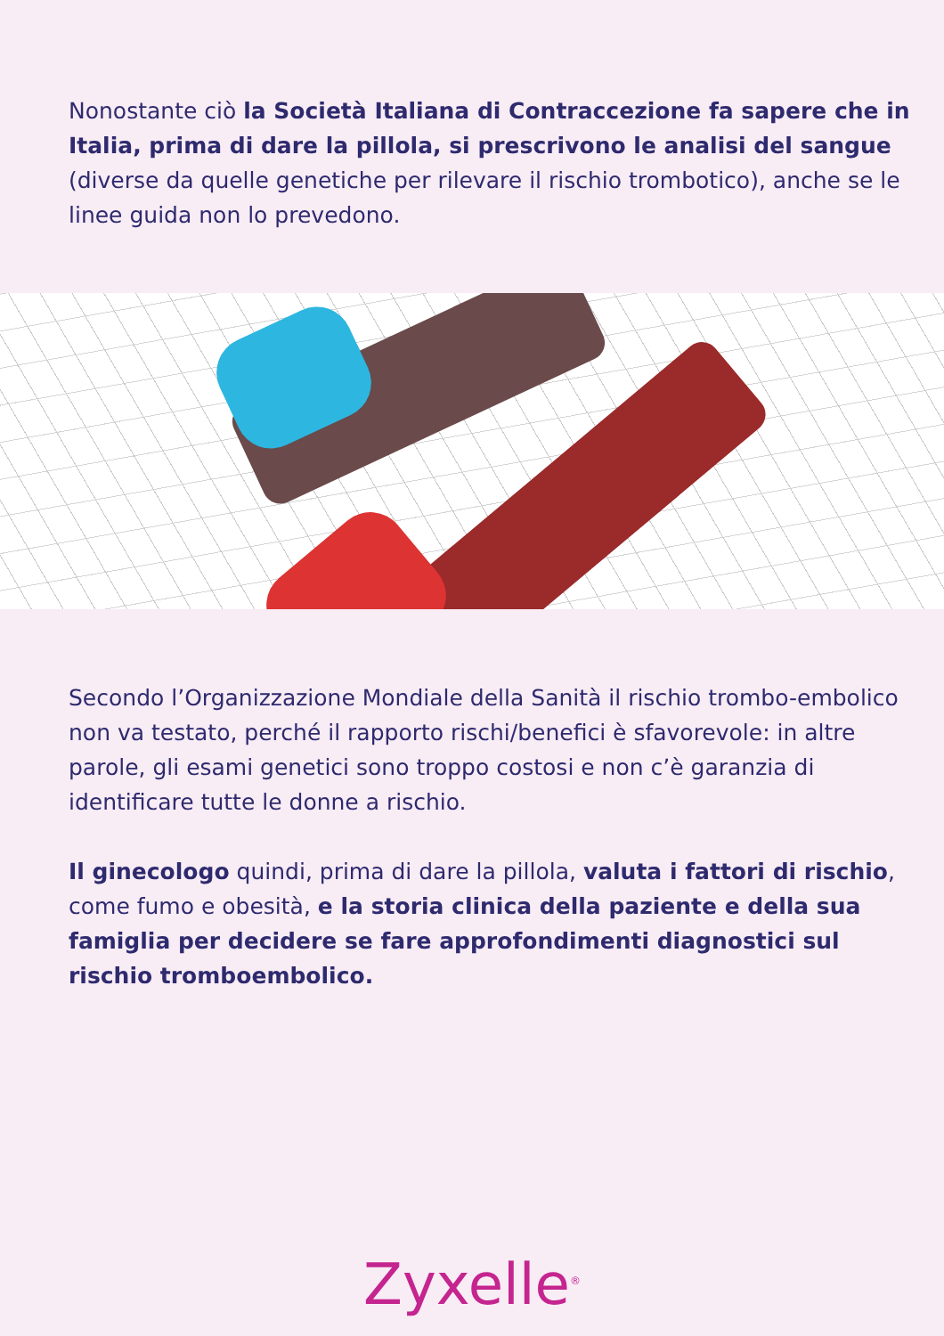Nonostante ciò la Società Italiana di Contraccezione fa sapere che in Italia, prima di dare la pillola, si prescrivono le analisi del sangue (diverse da quelle genetiche per rilevare il rischio trombotico), anche se le linee guida non lo prevedono.
Secondo l’Organizzazione Mondiale della Sanità il rischio trombo-embolico non va testato, perché il rapporto rischi/benefici è sfavorevole: in altre parole, gli esami genetici sono troppo costosi e non c’è garanzia di identificare tutte le donne a rischio.
Il ginecologo quindi, prima di dare la pillola, valuta i fattori di rischio, come fumo e obesità, e la storia clinica della paziente e della sua famiglia per decidere se fare approfondimenti diagnostici sul rischio tromboembolico.
Zyxelle<sup>®</sup>